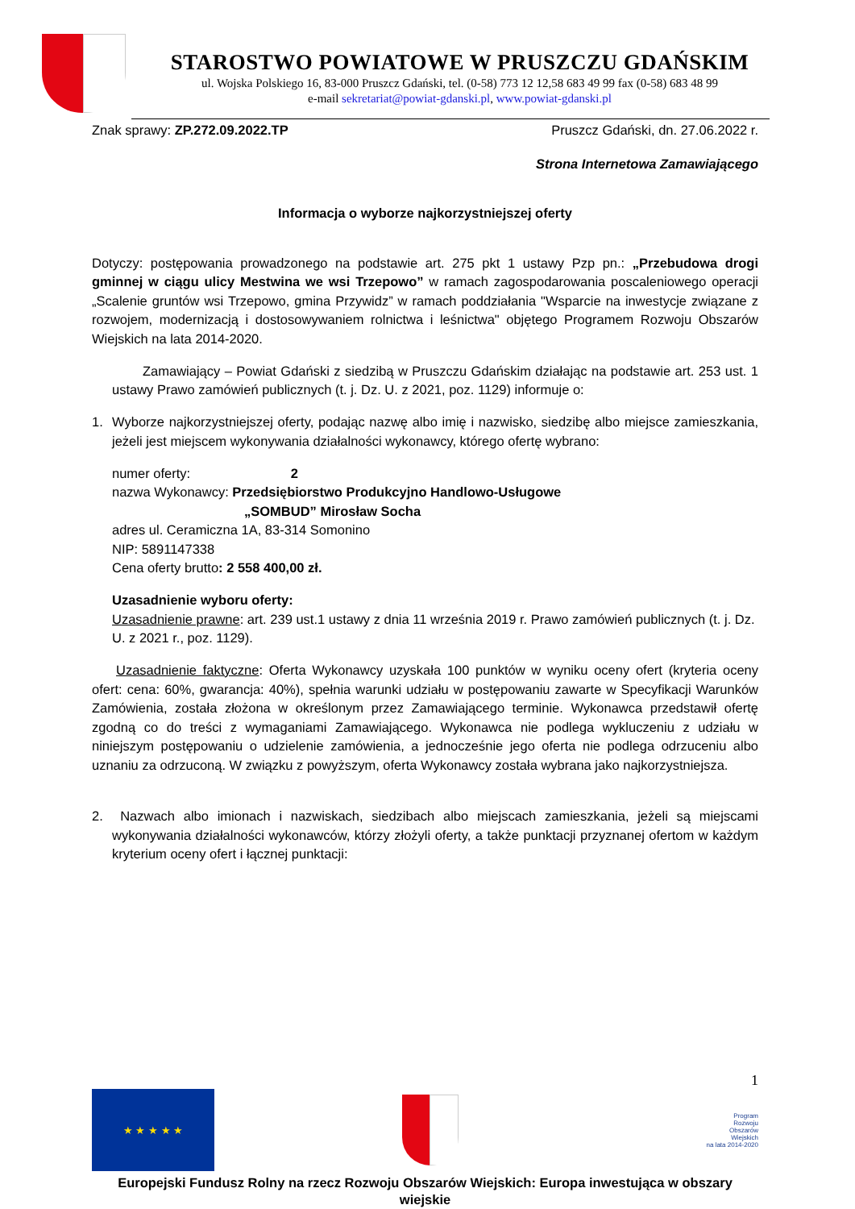STAROSTWO POWIATOWE W PRUSZCZU GDAŃSKIM
ul. Wojska Polskiego 16, 83-000 Pruszcz Gdański, tel. (0-58) 773 12 12,58 683 49 99 fax (0-58) 683 48 99
e-mail sekretariat@powiat-gdanski.pl, www.powiat-gdanski.pl
Znak sprawy: ZP.272.09.2022.TP Pruszcz Gdański, dn. 27.06.2022 r.
Strona Internetowa Zamawiającego
Informacja o wyborze najkorzystniejszej oferty
Dotyczy: postępowania prowadzonego na podstawie art. 275 pkt 1 ustawy Pzp pn.: „Przebudowa drogi gminnej w ciągu ulicy Mestwina we wsi Trzepowo” w ramach zagospodarowania poscaleniowego operacji „Scalenie gruntów wsi Trzepowo, gmina Przywidz” w ramach poddziałania "Wsparcie na inwestycje związane z rozwojem, modernizacją i dostosowywaniem rolnictwa i leśnictwa" objętego Programem Rozwoju Obszarów Wiejskich na lata 2014-2020.
Zamawiający – Powiat Gdański z siedzibą w Pruszczu Gdańskim działając na podstawie art. 253 ust. 1 ustawy Prawo zamówień publicznych (t. j. Dz. U. z 2021, poz. 1129) informuje o:
1. Wyborze najkorzystniejszej oferty, podając nazwę albo imię i nazwisko, siedzibę albo miejsce zamieszkania, jeżeli jest miejscem wykonywania działalności wykonawcy, którego ofertę wybrano:
numer oferty: 2
nazwa Wykonawcy: Przedsiębiorstwo Produkcyjno Handlowo-Usługowe
„SOMBUD” Mirosław Socha
adres ul. Ceramiczna 1A, 83-314 Somonino
NIP: 5891147338
Cena oferty brutto: 2 558 400,00 zł.
Uzasadnienie wyboru oferty:
Uzasadnienie prawne: art. 239 ust.1 ustawy z dnia 11 września 2019 r. Prawo zamówień publicznych (t. j. Dz. U. z 2021 r., poz. 1129).
Uzasadnienie faktyczne: Oferta Wykonawcy uzyskała 100 punktów w wyniku oceny ofert (kryteria oceny ofert: cena: 60%, gwarancja: 40%), spełnia warunki udziału w postępowaniu zawarte w Specyfikacji Warunków Zamówienia, została złożona w określonym przez Zamawiającego terminie. Wykonawca przedstawił ofertę zgodną co do treści z wymaganiami Zamawiającego. Wykonawca nie podlega wykluczeniu z udziału w niniejszym postępowaniu o udzielenie zamówienia, a jednocześnie jego oferta nie podlega odrzuceniu albo uznaniu za odrzuconą. W związku z powyższym, oferta Wykonawcy została wybrana jako najkorzystniejsza.
2. Nazwach albo imionach i nazwiskach, siedzibach albo miejscach zamieszkania, jeżeli są miejscami wykonywania działalności wykonawców, którzy złożyli oferty, a także punktacji przyznanej ofertom w każdym kryterium oceny ofert i łącznej punktacji:
1
★ ★ ★ ★ ★
Program
Rozwoju
Obszarów
Wiejskich
na lata 2014-2020
Europejski Fundusz Rolny na rzecz Rozwoju Obszarów Wiejskich: Europa inwestująca w obszary wiejskie